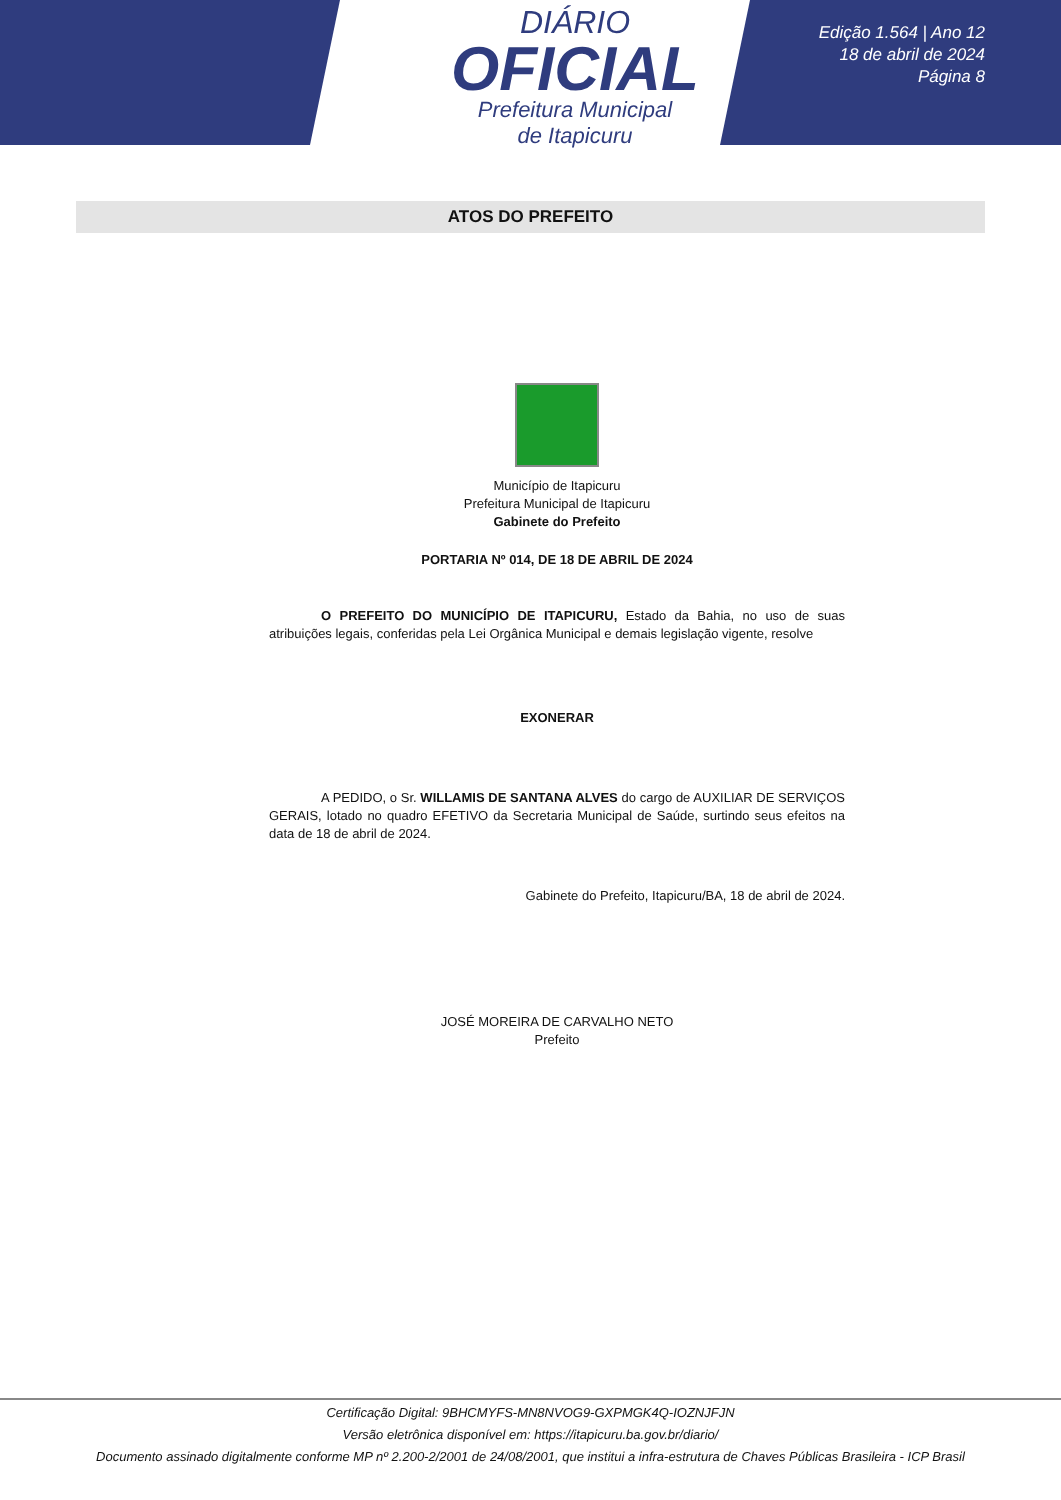DIÁRIO
OFICIAL
Prefeitura Municipal
de Itapicuru
Edição 1.564 | Ano 12
18 de abril de 2024
Página 8
ATOS DO PREFEITO
Município de Itapicuru
Prefeitura Municipal de Itapicuru
Gabinete do Prefeito
PORTARIA Nº 014, DE 18 DE ABRIL DE 2024
O PREFEITO DO MUNICÍPIO DE ITAPICURU, Estado da Bahia, no uso de suas atribuições legais, conferidas pela Lei Orgânica Municipal e demais legislação vigente, resolve
EXONERAR
A PEDIDO, o Sr. WILLAMIS DE SANTANA ALVES do cargo de AUXILIAR DE SERVIÇOS GERAIS, lotado no quadro EFETIVO da Secretaria Municipal de Saúde, surtindo seus efeitos na data de 18 de abril de 2024.
Gabinete do Prefeito, Itapicuru/BA, 18 de abril de 2024.
JOSÉ MOREIRA DE CARVALHO NETO
Prefeito
Certificação Digital: 9BHCMYFS-MN8NVOG9-GXPMGK4Q-IOZNJFJN
Versão eletrônica disponível em: https://itapicuru.ba.gov.br/diario/
Documento assinado digitalmente conforme MP nº 2.200-2/2001 de 24/08/2001, que institui a infra-estrutura de Chaves Públicas Brasileira - ICP Brasil